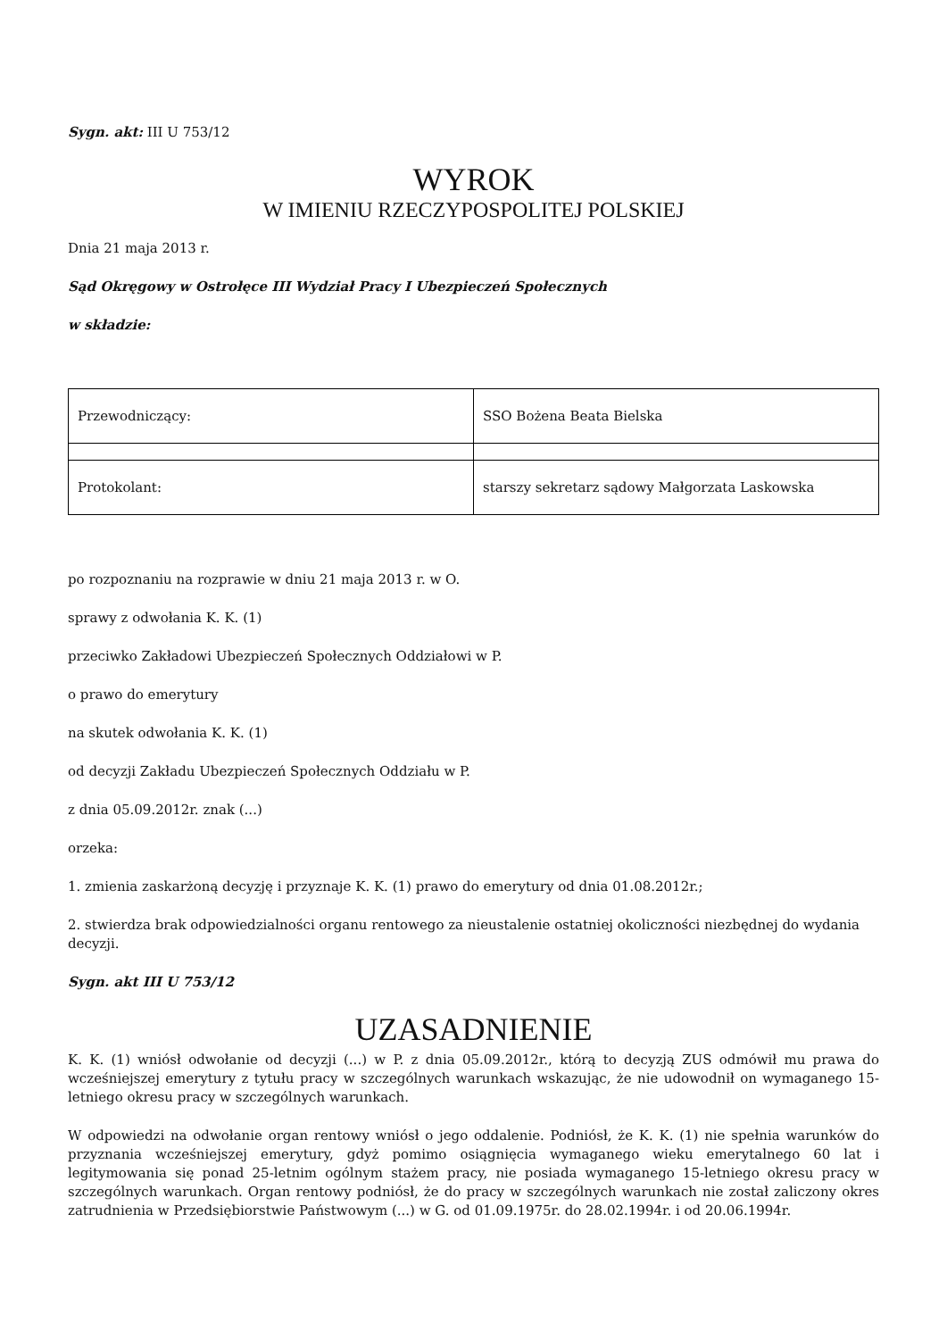Sygn. akt: III U 753/12
WYROK
W IMIENIU RZECZYPOSPOLITEJ POLSKIEJ
Dnia 21 maja 2013 r.
Sąd Okręgowy w Ostrołęce III Wydział Pracy I Ubezpieczeń Społecznych
w składzie:
| Przewodniczący: | SSO Bożena Beata Bielska |
| Protokolant: | starszy sekretarz sądowy Małgorzata Laskowska |
po rozpoznaniu na rozprawie w dniu 21 maja 2013 r. w O.
sprawy z odwołania K. K. (1)
przeciwko Zakładowi Ubezpieczeń Społecznych Oddziałowi w P.
o prawo do emerytury
na skutek odwołania K. K. (1)
od decyzji Zakładu Ubezpieczeń Społecznych Oddziału w P.
z dnia 05.09.2012r. znak (...)
orzeka:
1. zmienia zaskarżoną decyzję i przyznaje K. K. (1) prawo do emerytury od dnia 01.08.2012r.;
2. stwierdza brak odpowiedzialności organu rentowego za nieustalenie ostatniej okoliczności niezbędnej do wydania decyzji.
Sygn. akt III U 753/12
UZASADNIENIE
K. K. (1) wniósł odwołanie od decyzji (...) w P. z dnia 05.09.2012r., którą to decyzją ZUS odmówił mu prawa do wcześniejszej emerytury z tytułu pracy w szczególnych warunkach wskazując, że nie udowodnił on wymaganego 15-letniego okresu pracy w szczególnych warunkach.
W odpowiedzi na odwołanie organ rentowy wniósł o jego oddalenie. Podniósł, że K. K. (1) nie spełnia warunków do przyznania wcześniejszej emerytury, gdyż pomimo osiągnięcia wymaganego wieku emerytalnego 60 lat i legitymowania się ponad 25-letnim ogólnym stażem pracy, nie posiada wymaganego 15-letniego okresu pracy w szczególnych warunkach. Organ rentowy podniósł, że do pracy w szczególnych warunkach nie został zaliczony okres zatrudnienia w Przedsiębiorstwie Państwowym (...) w G. od 01.09.1975r. do 28.02.1994r. i od 20.06.1994r.